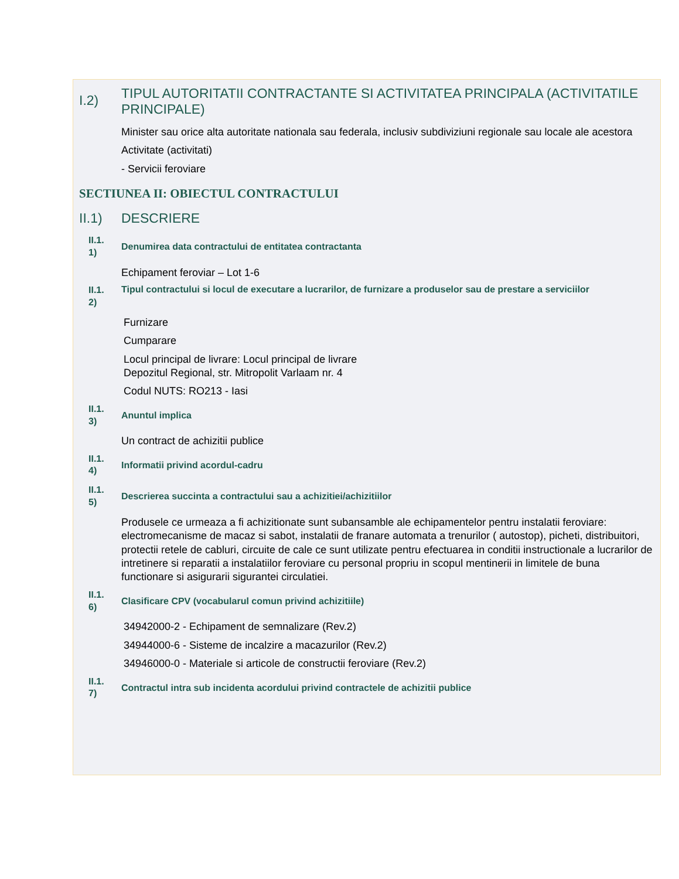I.2)
TIPUL AUTORITATII CONTRACTANTE SI ACTIVITATEA PRINCIPALA (ACTIVITATILE PRINCIPALE)
Minister sau orice alta autoritate nationala sau federala, inclusiv subdiviziuni regionale sau locale ale acestora
Activitate (activitati)
- Servicii feroviare
SECTIUNEA II: OBIECTUL CONTRACTULUI
II.1) DESCRIERE
II.1.
1)
Denumirea data contractului de entitatea contractanta
Echipament feroviar – Lot 1-6
II.1.
2)
Tipul contractului si locul de executare a lucrarilor, de furnizare a produselor sau de prestare a serviciilor
Furnizare
Cumparare
Locul principal de livrare: Locul principal de livrare
Depozitul Regional, str. Mitropolit Varlaam nr. 4
Codul NUTS: RO213 - Iasi
II.1.
3)
Anuntul implica
Un contract de achizitii publice
II.1.
4)
Informatii privind acordul-cadru
II.1.
5)
Descrierea succinta a contractului sau a achizitiei/achizitiilor
Produsele ce urmeaza a fi achizitionate sunt subansamble ale echipamentelor pentru instalatii feroviare: electromecanisme de macaz si sabot, instalatii de franare automata a trenurilor ( autostop), picheti, distribuitori, protectii retele de cabluri, circuite de cale ce sunt utilizate pentru efectuarea in conditii instructionale a lucrarilor de intretinere si reparatii a instalatiilor feroviare cu personal propriu in scopul mentinerii in limitele de buna functionare si asigurarii sigurantei circulatiei.
II.1.
6)
Clasificare CPV (vocabularul comun privind achizitiile)
34942000-2 - Echipament de semnalizare (Rev.2)
34944000-6 - Sisteme de incalzire a macazurilor (Rev.2)
34946000-0 - Materiale si articole de constructii feroviare (Rev.2)
II.1.
7)
Contractul intra sub incidenta acordului privind contractele de achizitii publice